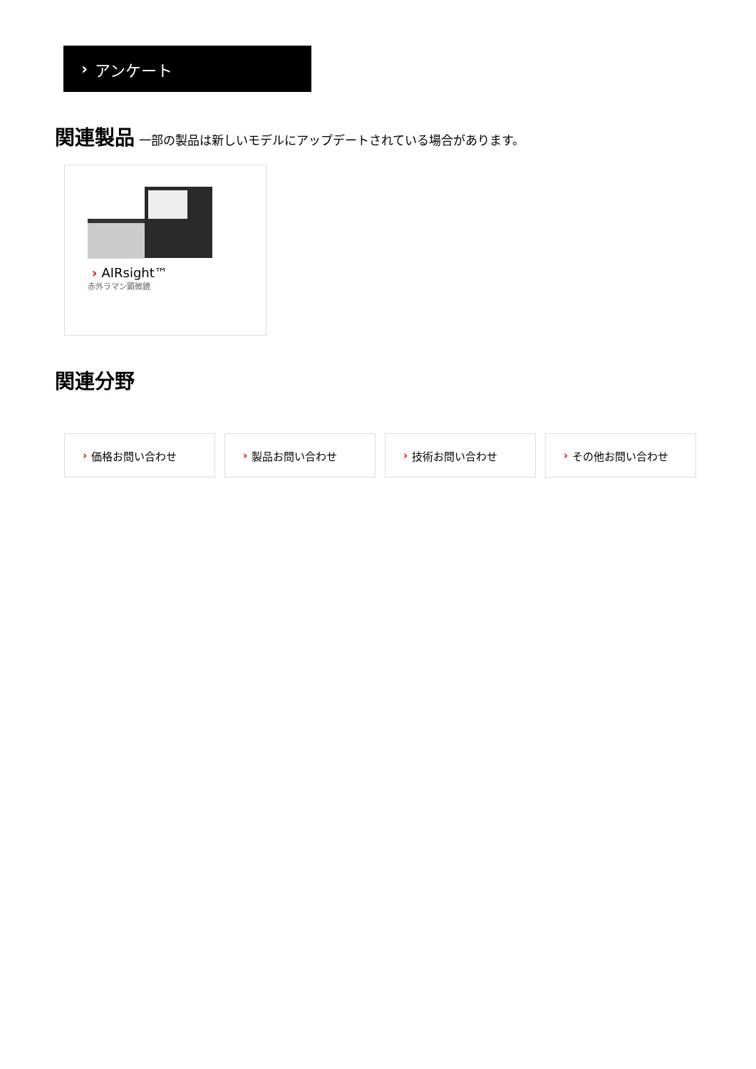› アンケート
関連製品 一部の製品は新しいモデルにアップデートされている場合があります。
› AIRsight™
赤外ラマン顕微鏡
関連分野
› 価格お問い合わせ › 製品お問い合わせ › 技術お問い合わせ › その他お問い合わせ